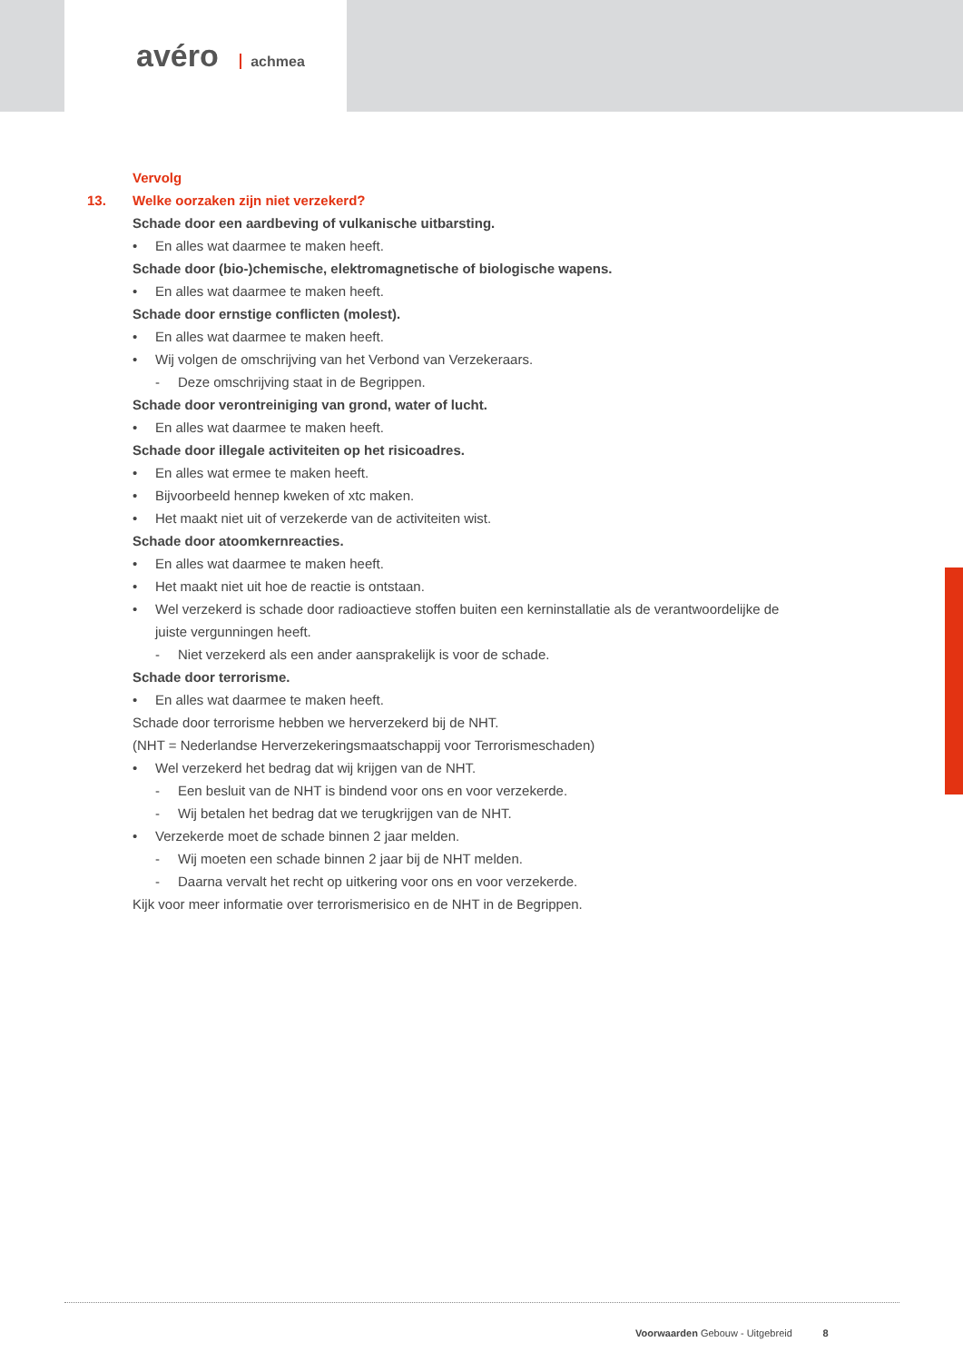avéro achmea
Vervolg
13. Welke oorzaken zijn niet verzekerd?
Schade door een aardbeving of vulkanische uitbarsting.
• En alles wat daarmee te maken heeft.
Schade door (bio-)chemische, elektromagnetische of biologische wapens.
• En alles wat daarmee te maken heeft.
Schade door ernstige conflicten (molest).
• En alles wat daarmee te maken heeft.
• Wij volgen de omschrijving van het Verbond van Verzekeraars.
- Deze omschrijving staat in de Begrippen.
Schade door verontreiniging van grond, water of lucht.
• En alles wat daarmee te maken heeft.
Schade door illegale activiteiten op het risicoadres.
• En alles wat ermee te maken heeft.
• Bijvoorbeeld hennep kweken of xtc maken.
• Het maakt niet uit of verzekerde van de activiteiten wist.
Schade door atoomkernreacties.
• En alles wat daarmee te maken heeft.
• Het maakt niet uit hoe de reactie is ontstaan.
• Wel verzekerd is schade door radioactieve stoffen buiten een kerninstallatie als de verantwoordelijke de juiste vergunningen heeft.
- Niet verzekerd als een ander aansprakelijk is voor de schade.
Schade door terrorisme.
• En alles wat daarmee te maken heeft.
Schade door terrorisme hebben we herverzekerd bij de NHT.
(NHT = Nederlandse Herverzekeringsmaatschappij voor Terrorismeschaden)
• Wel verzekerd het bedrag dat wij krijgen van de NHT.
- Een besluit van de NHT is bindend voor ons en voor verzekerde.
- Wij betalen het bedrag dat we terugkrijgen van de NHT.
• Verzekerde moet de schade binnen 2 jaar melden.
- Wij moeten een schade binnen 2 jaar bij de NHT melden.
- Daarna vervalt het recht op uitkering voor ons en voor verzekerde.
Kijk voor meer informatie over terrorismerisico en de NHT in de Begrippen.
Voorwaarden Gebouw - Uitgebreid 8